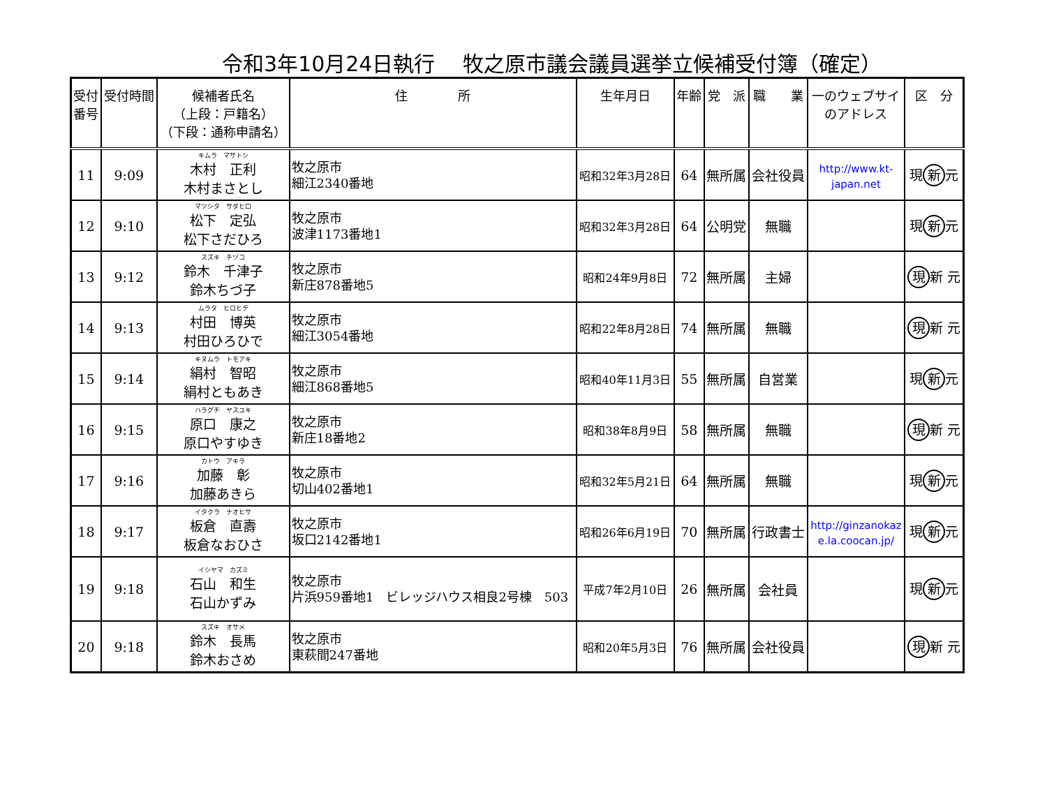令和3年10月24日執行　 牧之原市議会議員選挙立候補受付簿（確定）
| 受付 番号 | 受付時間 | 候補者氏名 （上段：戸籍名） （下段：通称申請名） | 住 所 | 生年月日 | 年齢 | 党 派 | 職 業 | 一のウェブサイ のアドレス | 区 分 |
| --- | --- | --- | --- | --- | --- | --- | --- | --- | --- |
| 11 | 9:09 | キムラ マサトシ 木村 正利 木村まさとし | 牧之原市 細江2340番地 | 昭和32年3月28日 | 64 | 無所属 | 会社役員 | http://www.kt- japan.net | 現 新 元 |
| 12 | 9:10 | マツシタ サダヒロ 松下 定弘 松下さだひろ | 牧之原市 波津1173番地1 | 昭和32年3月28日 | 64 | 公明党 | 無職 | | 現 新 元 |
| 13 | 9:12 | スズキ チヅコ 鈴木 千津子 鈴木ちづ子 | 牧之原市 新庄878番地5 | 昭和24年9月8日 | 72 | 無所属 | 主婦 | | 現 新 元 |
| 14 | 9:13 | ムラタ ヒロヒデ 村田 博英 村田ひろひで | 牧之原市 細江3054番地 | 昭和22年8月28日 | 74 | 無所属 | 無職 | | 現 新 元 |
| 15 | 9:14 | キヌムラ トモアキ 絹村 智昭 絹村ともあき | 牧之原市 細江868番地5 | 昭和40年11月3日 | 55 | 無所属 | 自営業 | | 現 新 元 |
| 16 | 9:15 | ハラグチ ヤスユキ 原口 康之 原口やすゆき | 牧之原市 新庄18番地2 | 昭和38年8月9日 | 58 | 無所属 | 無職 | | 現 新 元 |
| 17 | 9:16 | カトウ アキラ 加藤 彰 加藤あきら | 牧之原市 切山402番地1 | 昭和32年5月21日 | 64 | 無所属 | 無職 | | 現 新 元 |
| 18 | 9:17 | イタクラ ナオヒサ 板倉 直壽 板倉なおひさ | 牧之原市 坂口2142番地1 | 昭和26年6月19日 | 70 | 無所属 | 行政書士 | http://ginzanokaz e.la.coocan.jp/ | 現 新 元 |
| 19 | 9:18 | イシヤマ カズミ 石山 和生 石山かずみ | 牧之原市 片浜959番地1 ビレッジハウス相良2号棟 503 | 平成7年2月10日 | 26 | 無所属 | 会社員 | | 現 新 元 |
| 20 | 9:18 | スズキ オサメ 鈴木 長馬 鈴木おさめ | 牧之原市 東萩間247番地 | 昭和20年5月3日 | 76 | 無所属 | 会社役員 | | 現 新 元 |